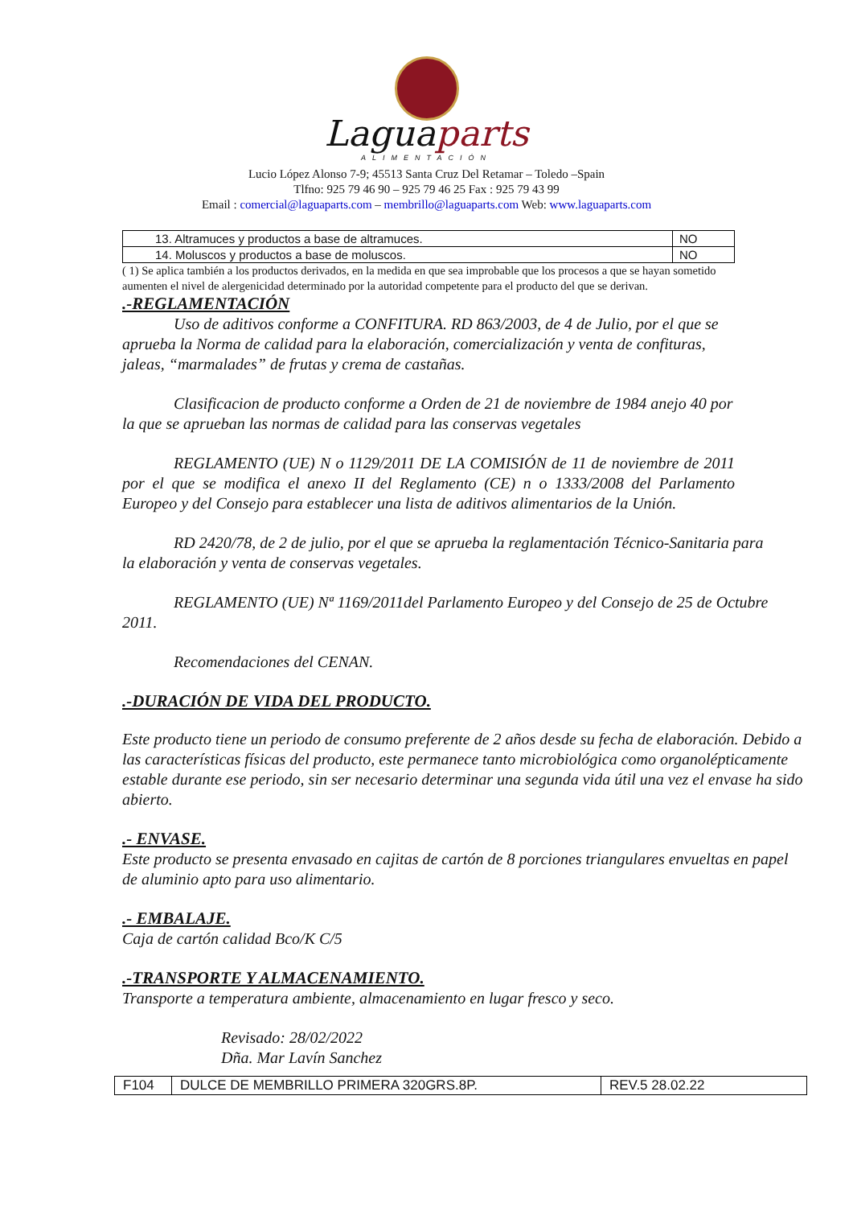Laguaparts
ALIMENTACIÓN
Lucio López Alonso 7-9; 45513 Santa Cruz Del Retamar – Toledo –Spain
Tlfno: 925 79 46 90 – 925 79 46 25 Fax : 925 79 43 99
Email : comercial@laguaparts.com – membrillo@laguaparts.com Web: www.laguaparts.com
| 13. Altramuces y productos a base de altramuces. | NO |
| 14. Moluscos y productos a base de moluscos. | NO |
( 1) Se aplica también a los productos derivados, en la medida en que sea improbable que los procesos a que se hayan sometido aumenten el nivel de alergenicidad determinado por la autoridad competente para el producto del que se derivan.
.-REGLAMENTACIÓN
Uso de aditivos conforme a CONFITURA. RD 863/2003, de 4 de Julio, por el que se aprueba la Norma de calidad para la elaboración, comercialización y venta de confituras, jaleas, “marmalades” de frutas y crema de castañas.
Clasificacion de producto conforme a Orden de 21 de noviembre de 1984 anejo 40 por la que se aprueban las normas de calidad para las conservas vegetales
REGLAMENTO (UE) N o 1129/2011 DE LA COMISIÓN de 11 de noviembre de 2011 por el que se modifica el anexo II del Reglamento (CE) n o 1333/2008 del Parlamento Europeo y del Consejo para establecer una lista de aditivos alimentarios de la Unión.
RD 2420/78, de 2 de julio, por el que se aprueba la reglamentación Técnico-Sanitaria para la elaboración y venta de conservas vegetales.
REGLAMENTO (UE) Nª 1169/2011del Parlamento Europeo y del Consejo de 25 de Octubre 2011.
Recomendaciones del CENAN.
.-DURACIÓN DE VIDA DEL PRODUCTO.
Este producto tiene un periodo de consumo preferente de 2 años desde su fecha de elaboración. Debido a las características físicas del producto, este permanece tanto microbiológica como organolépticamente estable durante ese periodo, sin ser necesario determinar una segunda vida útil una vez el envase ha sido abierto.
.- ENVASE.
Este producto se presenta envasado en cajitas de cartón de 8 porciones triangulares envueltas en papel de aluminio apto para uso alimentario.
.- EMBALAJE.
Caja de cartón calidad Bco/K C/5
.-TRANSPORTE Y ALMACENAMIENTO.
Transporte a temperatura ambiente, almacenamiento en lugar fresco y seco.
Revisado: 28/02/2022
Dña. Mar Lavín Sanchez
| F104 | DULCE DE MEMBRILLO PRIMERA 320GRS.8P. | REV.5 28.02.22 |